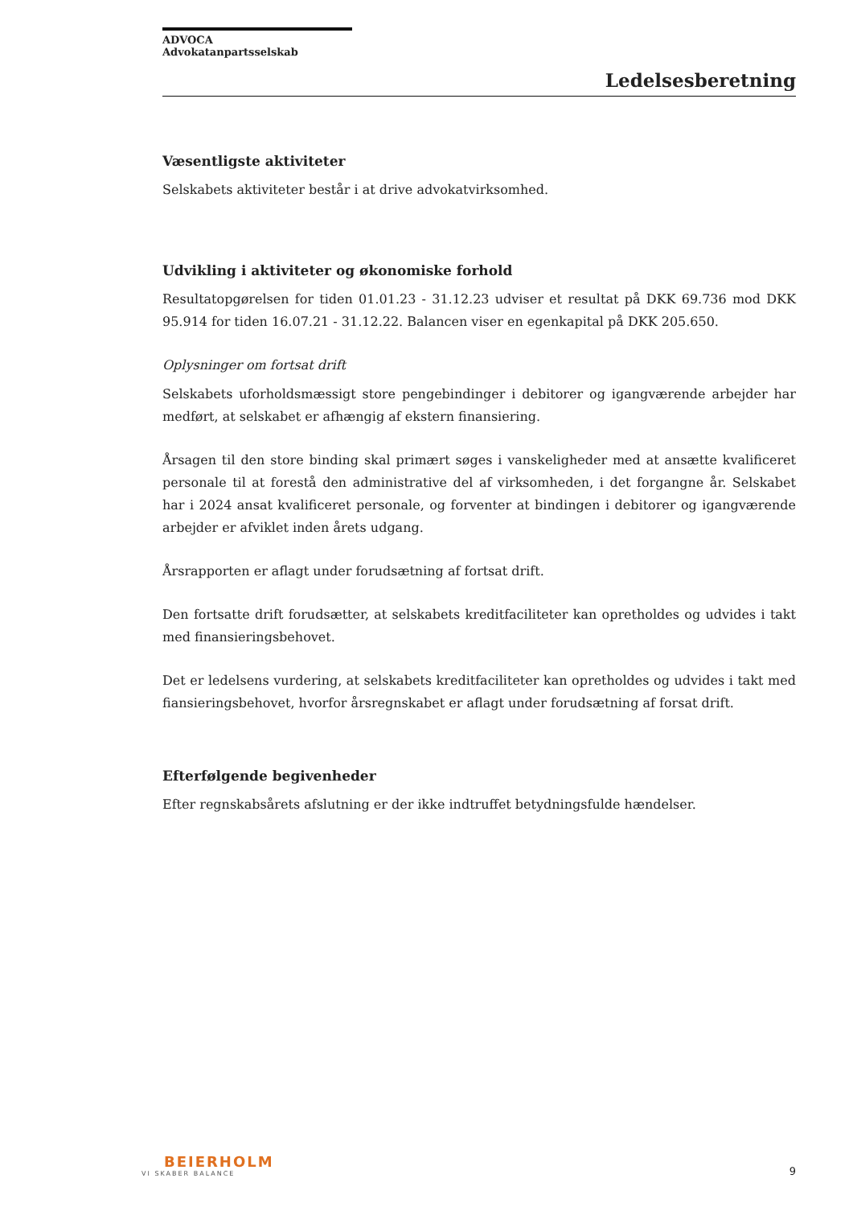ADVOCA Advokatanpartsselskab
Ledelsesberetning
Væsentligste aktiviteter
Selskabets aktiviteter består i at drive advokatvirksomhed.
Udvikling i aktiviteter og økonomiske forhold
Resultatopgørelsen for tiden 01.01.23 - 31.12.23 udviser et resultat på DKK 69.736 mod DKK 95.914 for tiden 16.07.21 - 31.12.22. Balancen viser en egenkapital på DKK 205.650.
Oplysninger om fortsat drift
Selskabets uforholdsmæssigt store pengebindinger i debitorer og igangværende arbejder har medført, at selskabet er afhængig af ekstern finansiering.
Årsagen til den store binding skal primært søges i vanskeligheder med at ansætte kvalificeret personale til at forestå den administrative del af virksomheden, i det forgangne år. Selskabet har i 2024 ansat kvalificeret personale, og forventer at bindingen i debitorer og igangværende arbejder er afviklet inden årets udgang.
Årsrapporten er aflagt under forudsætning af fortsat drift.
Den fortsatte drift forudsætter, at selskabets kreditfaciliteter kan opretholdes og udvides i takt med finansieringsbehovet.
Det er ledelsens vurdering, at selskabets kreditfaciliteter kan opretholdes og udvides i takt med fiansieringsbehovet, hvorfor årsregnskabet er aflagt under forudsætning af forsat drift.
Efterfølgende begivenheder
Efter regnskabsårets afslutning er der ikke indtruffet betydningsfulde hændelser.
BEIERHOLM
VI SKABER BALANCE
9